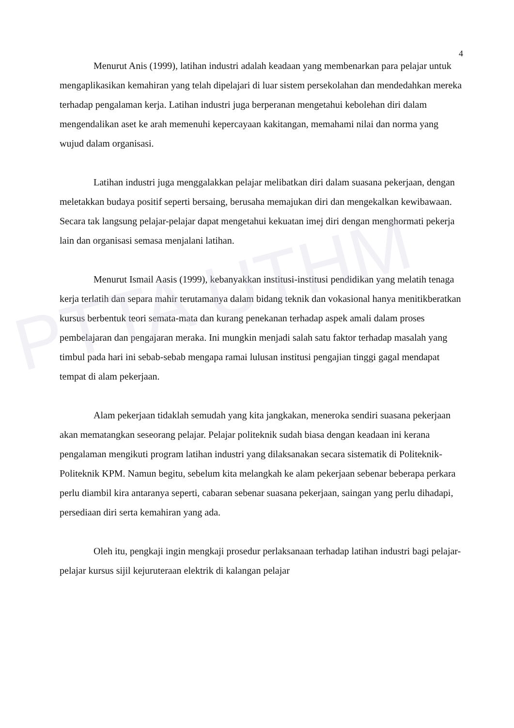PTTA UTHM
4
Menurut Anis (1999), latihan industri adalah keadaan yang membenarkan para pelajar untuk mengaplikasikan kemahiran yang telah dipelajari di luar sistem persekolahan dan mendedahkan mereka terhadap pengalaman kerja. Latihan industri juga berperanan mengetahui kebolehan diri dalam mengendalikan aset ke arah memenuhi kepercayaan kakitangan, memahami nilai dan norma yang wujud dalam organisasi.
Latihan industri juga menggalakkan pelajar melibatkan diri dalam suasana pekerjaan, dengan meletakkan budaya positif seperti bersaing, berusaha memajukan diri dan mengekalkan kewibawaan. Secara tak langsung pelajar-pelajar dapat mengetahui kekuatan imej diri dengan menghormati pekerja lain dan organisasi semasa menjalani latihan.
Menurut Ismail Aasis (1999), kebanyakkan institusi-institusi pendidikan yang melatih tenaga kerja terlatih dan separa mahir terutamanya dalam bidang teknik dan vokasional hanya menitikberatkan kursus berbentuk teori semata-mata dan kurang penekanan terhadap aspek amali dalam proses pembelajaran dan pengajaran meraka. Ini mungkin menjadi salah satu faktor terhadap masalah yang timbul pada hari ini sebab-sebab mengapa ramai lulusan institusi pengajian tinggi gagal mendapat tempat di alam pekerjaan.
Alam pekerjaan tidaklah semudah yang kita jangkakan, meneroka sendiri suasana pekerjaan akan mematangkan seseorang pelajar. Pelajar politeknik sudah biasa dengan keadaan ini kerana pengalaman mengikuti program latihan industri yang dilaksanakan secara sistematik di Politeknik-Politeknik KPM. Namun begitu, sebelum kita melangkah ke alam pekerjaan sebenar beberapa perkara perlu diambil kira antaranya seperti, cabaran sebenar suasana pekerjaan, saingan yang perlu dihadapi, persediaan diri serta kemahiran yang ada.
Oleh itu, pengkaji ingin mengkaji prosedur perlaksanaan terhadap latihan industri bagi pelajar-pelajar kursus sijil kejuruteraan elektrik di kalangan pelajar